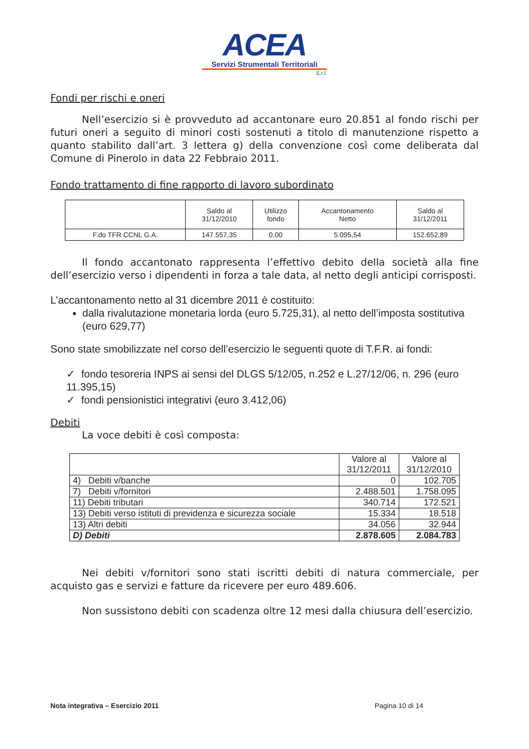ACEA
Servizi Strumentali Territoriali
S.r.l.
Fondi per rischi e oneri
Nell’esercizio si è provveduto ad accantonare euro 20.851 al fondo rischi per futuri oneri a seguito di minori costi sostenuti a titolo di manutenzione rispetto a quanto stabilito dall’art. 3 lettera g) della convenzione così come deliberata dal Comune di Pinerolo in data 22 Febbraio 2011.
Fondo trattamento di fine rapporto di lavoro subordinato
| | Saldo al 31/12/2010 | Utilizzo fondo | Accantonamento Netto | Saldo al 31/12/2011 |
| --- | --- | --- | --- | --- |
| F.do TFR CCNL G.A. | 147.557,35 | 0,00 | 5.095,54 | 152.652,89 |
Il fondo accantonato rappresenta l’effettivo debito della società alla fine dell’esercizio verso i dipendenti in forza a tale data, al netto degli anticipi corrisposti.
L’accantonamento netto al 31 dicembre 2011 è costituito:
dalla rivalutazione monetaria lorda (euro 5.725,31), al netto dell’imposta sostitutiva (euro 629,77)
Sono state smobilizzate nel corso dell’esercizio le seguenti quote di T.F.R. ai fondi:
✓ fondo tesoreria INPS ai sensi del DLGS 5/12/05, n.252 e L.27/12/06, n. 296 (euro 11.395,15)
✓ fondi pensionistici integrativi (euro 3.412,06)
Debiti
La voce debiti è così composta:
| | Valore al 31/12/2011 | Valore al 31/12/2010 |
| --- | --- | --- |
| 4) Debiti v/banche | 0 | 102.705 |
| 7) Debiti v/fornitori | 2.488.501 | 1.758.095 |
| 11) Debiti tributari | 340.714 | 172.521 |
| 13) Debiti verso istituti di previdenza e sicurezza sociale | 15.334 | 18.518 |
| 13) Altri debiti | 34.056 | 32.944 |
| D) Debiti | 2.878.605 | 2.084.783 |
Nei debiti v/fornitori sono stati iscritti debiti di natura commerciale, per acquisto gas e servizi e fatture da ricevere per euro 489.606.
Non sussistono debiti con scadenza oltre 12 mesi dalla chiusura dell’esercizio.
Nota integrativa – Esercizio 2011 Pagina 10 di 14